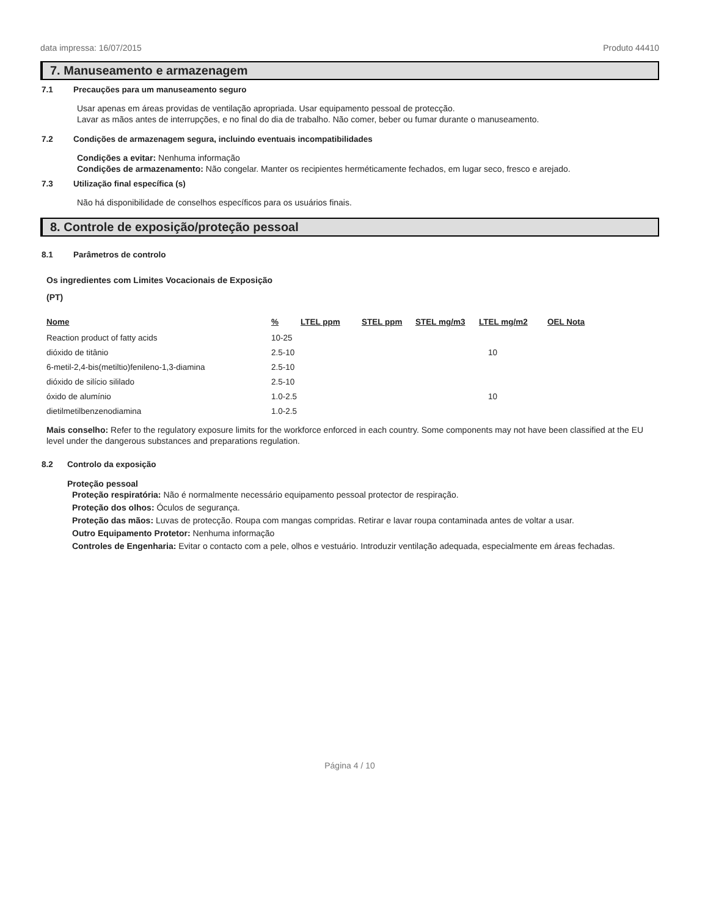data impressa: 16/07/2015 Produto 44410
7. Manuseamento e armazenagem
7.1 Precauções para um manuseamento seguro
Usar apenas em áreas providas de ventilação apropriada. Usar equipamento pessoal de protecção.
Lavar as mãos antes de interrupções, e no final do dia de trabalho. Não comer, beber ou fumar durante o manuseamento.
7.2 Condições de armazenagem segura, incluindo eventuais incompatibilidades
Condições a evitar: Nenhuma informação
Condições de armazenamento: Não congelar. Manter os recipientes herméticamente fechados, em lugar seco, fresco e arejado.
7.3 Utilização final específica (s)
Não há disponibilidade de conselhos específicos para os usuários finais.
8. Controle de exposição/proteção pessoal
8.1 Parâmetros de controlo
Os ingredientes com Limites Vocacionais de Exposição
(PT)
| Nome | % | LTEL ppm | STEL ppm | STEL mg/m3 | LTEL mg/m2 | OEL Nota |
| --- | --- | --- | --- | --- | --- | --- |
| Reaction product of fatty acids | 10-25 | | | | | |
| dióxido de titânio | 2.5-10 | | | | 10 | |
| 6-metil-2,4-bis(metiltio)fenileno-1,3-diamina | 2.5-10 | | | | | |
| dióxido de silício sililado | 2.5-10 | | | | | |
| óxido de alumínio | 1.0-2.5 | | | | 10 | |
| dietilmetilbenzenodiamina | 1.0-2.5 | | | | | |
Mais conselho: Refer to the regulatory exposure limits for the workforce enforced in each country. Some components may not have been classified at the EU level under the dangerous substances and preparations regulation.
8.2 Controlo da exposição
Proteção pessoal
Proteção respiratória: Não é normalmente necessário equipamento pessoal protector de respiração.
Proteção dos olhos: Óculos de segurança.
Proteção das mãos: Luvas de protecção. Roupa com mangas compridas. Retirar e lavar roupa contaminada antes de voltar a usar.
Outro Equipamento Protetor: Nenhuma informação
Controles de Engenharia: Evitar o contacto com a pele, olhos e vestuário. Introduzir ventilação adequada, especialmente em áreas fechadas.
Página 4 / 10